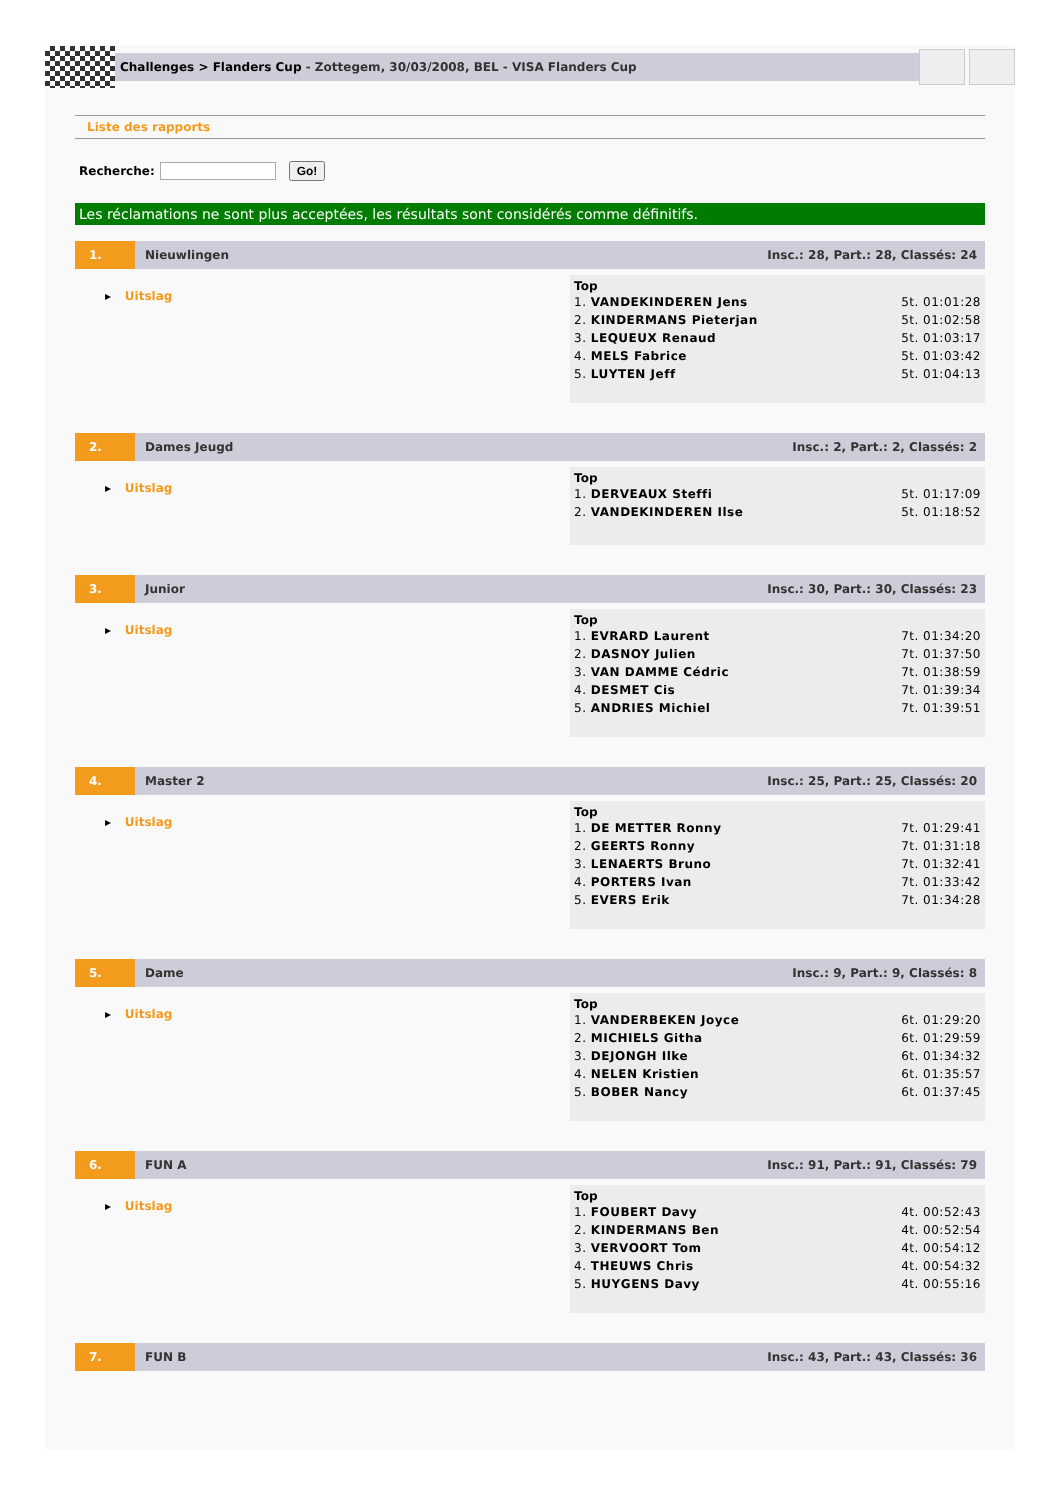Challenges > Flanders Cup - Zottegem, 30/03/2008, BEL - VISA Flanders Cup
Liste des rapports
Recherche: Go!
Les réclamations ne sont plus acceptées, les résultats sont considérés comme définitifs.
1. Nieuwlingen Insc.: 28, Part.: 28, Classés: 24
▸ Uitslag
Top
| 1. VANDEKINDEREN Jens | 5t. 01:01:28 |
| 2. KINDERMANS Pieterjan | 5t. 01:02:58 |
| 3. LEQUEUX Renaud | 5t. 01:03:17 |
| 4. MELS Fabrice | 5t. 01:03:42 |
| 5. LUYTEN Jeff | 5t. 01:04:13 |
2. Dames Jeugd Insc.: 2, Part.: 2, Classés: 2
▸ Uitslag
Top
| 1. DERVEAUX Steffi | 5t. 01:17:09 |
| 2. VANDEKINDEREN Ilse | 5t. 01:18:52 |
3. Junior Insc.: 30, Part.: 30, Classés: 23
▸ Uitslag
Top
| 1. EVRARD Laurent | 7t. 01:34:20 |
| 2. DASNOY Julien | 7t. 01:37:50 |
| 3. VAN DAMME Cédric | 7t. 01:38:59 |
| 4. DESMET Cis | 7t. 01:39:34 |
| 5. ANDRIES Michiel | 7t. 01:39:51 |
4. Master 2 Insc.: 25, Part.: 25, Classés: 20
▸ Uitslag
Top
| 1. DE METTER Ronny | 7t. 01:29:41 |
| 2. GEERTS Ronny | 7t. 01:31:18 |
| 3. LENAERTS Bruno | 7t. 01:32:41 |
| 4. PORTERS Ivan | 7t. 01:33:42 |
| 5. EVERS Erik | 7t. 01:34:28 |
5. Dame Insc.: 9, Part.: 9, Classés: 8
▸ Uitslag
Top
| 1. VANDERBEKEN Joyce | 6t. 01:29:20 |
| 2. MICHIELS Githa | 6t. 01:29:59 |
| 3. DEJONGH Ilke | 6t. 01:34:32 |
| 4. NELEN Kristien | 6t. 01:35:57 |
| 5. BOBER Nancy | 6t. 01:37:45 |
6. FUN A Insc.: 91, Part.: 91, Classés: 79
▸ Uitslag
Top
| 1. FOUBERT Davy | 4t. 00:52:43 |
| 2. KINDERMANS Ben | 4t. 00:52:54 |
| 3. VERVOORT Tom | 4t. 00:54:12 |
| 4. THEUWS Chris | 4t. 00:54:32 |
| 5. HUYGENS Davy | 4t. 00:55:16 |
7. FUN B Insc.: 43, Part.: 43, Classés: 36